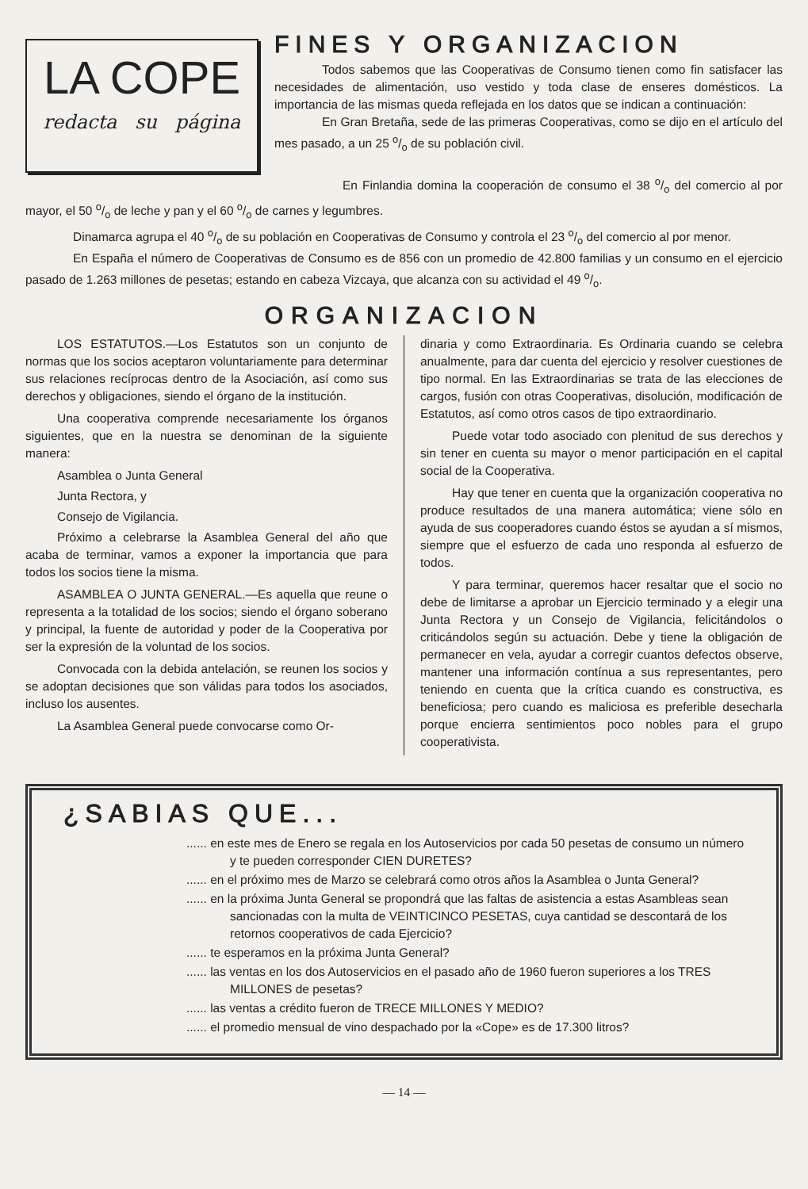LA COPE
redacta su página
FINES Y ORGANIZACION
Todos sabemos que las Cooperativas de Consumo tienen como fin satisfacer las necesidades de alimentación, uso vestido y toda clase de enseres domésticos. La importancia de las mismas queda reflejada en los datos que se indican a continuación:
En Gran Bretaña, sede de las primeras Cooperativas, como se dijo en el artículo del mes pasado, a un 25 o/o de su población civil.
En Finlandia domina la cooperación de consumo el 38 o/o del comercio al por mayor, el 50 o/o de leche y pan y el 60 o/o de carnes y legumbres.
Dinamarca agrupa el 40 o/o de su población en Cooperativas de Consumo y controla el 23 o/o del comercio al por menor.
En España el número de Cooperativas de Consumo es de 856 con un promedio de 42.800 familias y un consumo en el ejercicio pasado de 1.263 millones de pesetas; estando en cabeza Vizcaya, que alcanza con su actividad el 49 o/o.
ORGANIZACION
LOS ESTATUTOS.—Los Estatutos son un conjunto de normas que los socios aceptaron voluntariamente para determinar sus relaciones recíprocas dentro de la Asociación, así como sus derechos y obligaciones, siendo el órgano de la institución.
Una cooperativa comprende necesariamente los órganos siguientes, que en la nuestra se denominan de la siguiente manera:
Asamblea o Junta General
Junta Rectora, y
Consejo de Vigilancia.
Próximo a celebrarse la Asamblea General del año que acaba de terminar, vamos a exponer la importancia que para todos los socios tiene la misma.
ASAMBLEA O JUNTA GENERAL.—Es aquella que reune o representa a la totalidad de los socios; siendo el órgano soberano y principal, la fuente de autoridad y poder de la Cooperativa por ser la expresión de la voluntad de los socios.
Convocada con la debida antelación, se reunen los socios y se adoptan decisiones que son válidas para todos los asociados, incluso los ausentes.
La Asamblea General puede convocarse como Or-
dinaria y como Extraordinaria. Es Ordinaria cuando se celebra anualmente, para dar cuenta del ejercicio y resolver cuestiones de tipo normal. En las Extraordinarias se trata de las elecciones de cargos, fusión con otras Cooperativas, disolución, modificación de Estatutos, así como otros casos de tipo extraordinario.
Puede votar todo asociado con plenitud de sus derechos y sin tener en cuenta su mayor o menor participación en el capital social de la Cooperativa.
Hay que tener en cuenta que la organización cooperativa no produce resultados de una manera automática; viene sólo en ayuda de sus cooperadores cuando éstos se ayudan a sí mismos, siempre que el esfuerzo de cada uno responda al esfuerzo de todos.
Y para terminar, queremos hacer resaltar que el socio no debe de limitarse a aprobar un Ejercicio terminado y a elegir una Junta Rectora y un Consejo de Vigilancia, felicitándolos o criticándolos según su actuación. Debe y tiene la obligación de permanecer en vela, ayudar a corregir cuantos defectos observe, mantener una información contínua a sus representantes, pero teniendo en cuenta que la crítica cuando es constructiva, es beneficiosa; pero cuando es maliciosa es preferible desecharla porque encierra sentimientos poco nobles para el grupo cooperativista.
¿SABIAS QUE...
...... en este mes de Enero se regala en los Autoservicios por cada 50 pesetas de consumo un número y te pueden corresponder CIEN DURETES?
...... en el próximo mes de Marzo se celebrará como otros años la Asamblea o Junta General?
...... en la próxima Junta General se propondrá que las faltas de asistencia a estas Asambleas sean sancionadas con la multa de VEINTICINCO PESETAS, cuya cantidad se descontará de los retornos cooperativos de cada Ejercicio?
...... te esperamos en la próxima Junta General?
...... las ventas en los dos Autoservicios en el pasado año de 1960 fueron superiores a los TRES MILLONES de pesetas?
...... las ventas a crédito fueron de TRECE MILLONES Y MEDIO?
...... el promedio mensual de vino despachado por la «Cope» es de 17.300 litros?
— 14 —